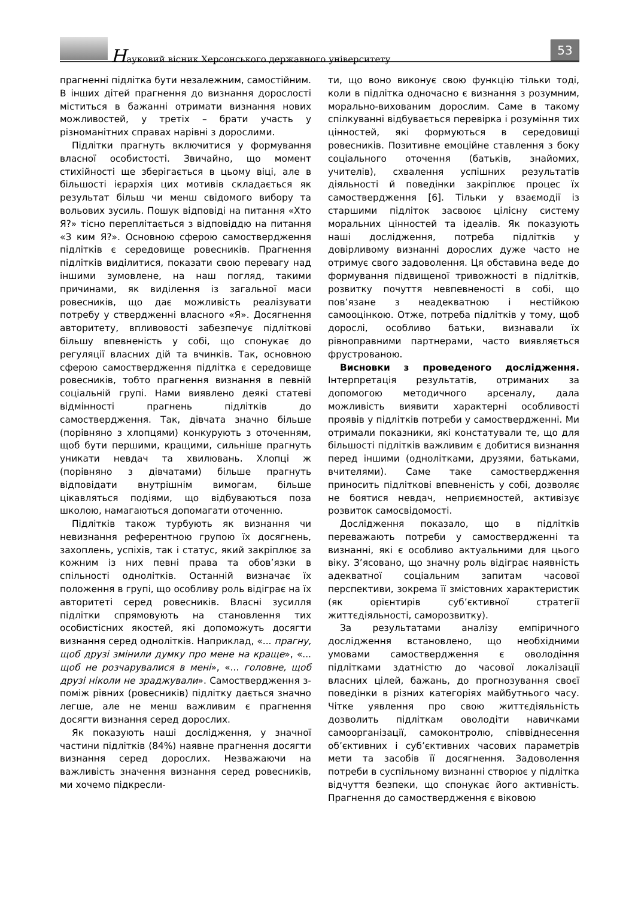Науковий вісник Херсонського державного університету
53
прагненні підлітка бути незалежним, самостійним. В інших дітей прагнення до визнання дорослості міститься в бажанні отримати визнання нових можливостей, у третіх – брати участь у різноманітних справах нарівні з дорослими.
Підлітки прагнуть включитися у формування власної особистості. Звичайно, що момент стихійності ще зберігається в цьому віці, але в більшості ієрархія цих мотивів складається як результат більш чи менш свідомого вибору та вольових зусиль. Пошук відповіді на питання «Хто Я?» тісно переплітається з відповіддю на питання «З ким Я?». Основною сферою самоствердження підлітків є середовище ровесників. Прагнення підлітків виділитися, показати свою перевагу над іншими зумовлене, на наш погляд, такими причинами, як виділення із загальної маси ровесників, що дає можливість реалізувати потребу у ствердженні власного «Я». Досягнення авторитету, впливовості забезпечує підліткові більшу впевненість у собі, що спонукає до регуляції власних дій та вчинків. Так, основною сферою самоствердження підлітка є середовище ровесників, тобто прагнення визнання в певній соціальній групі. Нами виявлено деякі статеві відмінності прагнень підлітків до самоствердження. Так, дівчата значно більше (порівняно з хлопцями) конкурують з оточенням, щоб бути першими, кращими, сильніше прагнуть уникати невдач та хвилювань. Хлопці ж (порівняно з дівчатами) більше прагнуть відповідати внутрішнім вимогам, більше цікавляться подіями, що відбуваються поза школою, намагаються допомагати оточенню.
Підлітків також турбують як визнання чи невизнання референтною групою їх досягнень, захоплень, успіхів, так і статус, який закріплює за кожним із них певні права та обов’язки в спільності однолітків. Останній визначає їх положення в групі, що особливу роль відіграє на їх авторитеті серед ровесників. Власні зусилля підлітки спрямовують на становлення тих особистісних якостей, які допоможуть досягти визнання серед однолітків. Наприклад, «... прагну, щоб друзі змінили думку про мене на краще», «... щоб не розчарувалися в мені», «... головне, щоб друзі ніколи не зраджували». Самоствердження з-поміж рівних (ровесників) підлітку дається значно легше, але не менш важливим є прагнення досягти визнання серед дорослих.
Як показують наші дослідження, у значної частини підлітків (84%) наявне прагнення досягти визнання серед дорослих. Незважаючи на важливість значення визнання серед ровесників, ми хочемо підкресли-
ти, що воно виконує свою функцію тільки тоді, коли в підлітка одночасно є визнання з розумним, морально-вихованим дорослим. Саме в такому спілкуванні відбувається перевірка і розуміння тих цінностей, які формуються в середовищі ровесників. Позитивне емоційне ставлення з боку соціального оточення (батьків, знайомих, учителів), схвалення успішних результатів діяльності й поведінки закріплює процес їх самоствердження [6]. Тільки у взаємодії із старшими підліток засвоює цілісну систему моральних цінностей та ідеалів. Як показують наші дослідження, потреба підлітків у довірливому визнанні дорослих дуже часто не отримує свого задоволення. Ця обставина веде до формування підвищеної тривожності в підлітків, розвитку почуття невпевненості в собі, що пов’язане з неадекватною і нестійкою самооцінкою. Отже, потреба підлітків у тому, щоб дорослі, особливо батьки, визнавали їх рівноправними партнерами, часто виявляється фрустрованою.
Висновки з проведеного дослідження. Інтерпретація результатів, отриманих за допомогою методичного арсеналу, дала можливість виявити характерні особливості проявів у підлітків потреби у самоствердженні. Ми отримали показники, які констатували те, що для більшості підлітків важливим є добитися визнання перед іншими (однолітками, друзями, батьками, вчителями). Саме таке самоствердження приносить підліткові впевненість у собі, дозволяє не боятися невдач, неприємностей, активізує розвиток самосвідомості.
Дослідження показало, що в підлітків переважають потреби у самоствердженні та визнанні, які є особливо актуальними для цього віку. З’ясовано, що значну роль відіграє наявність адекватної соціальним запитам часової перспективи, зокрема її змістовних характеристик (як орієнтирів суб’єктивної стратегії життєдіяльності, саморозвитку).
За результатами аналізу емпіричного дослідження встановлено, що необхідними умовами самоствердження є оволодіння підлітками здатністю до часової локалізації власних цілей, бажань, до прогнозування своєї поведінки в різних категоріях майбутнього часу. Чітке уявлення про свою життєдіяльність дозволить підліткам оволодіти навичками самоорганізації, самоконтролю, співвіднесення об’єктивних і суб’єктивних часових параметрів мети та засобів її досягнення. Задоволення потреби в суспільному визнанні створює у підлітка відчуття безпеки, що спонукає його активність. Прагнення до самоствердження є віковою